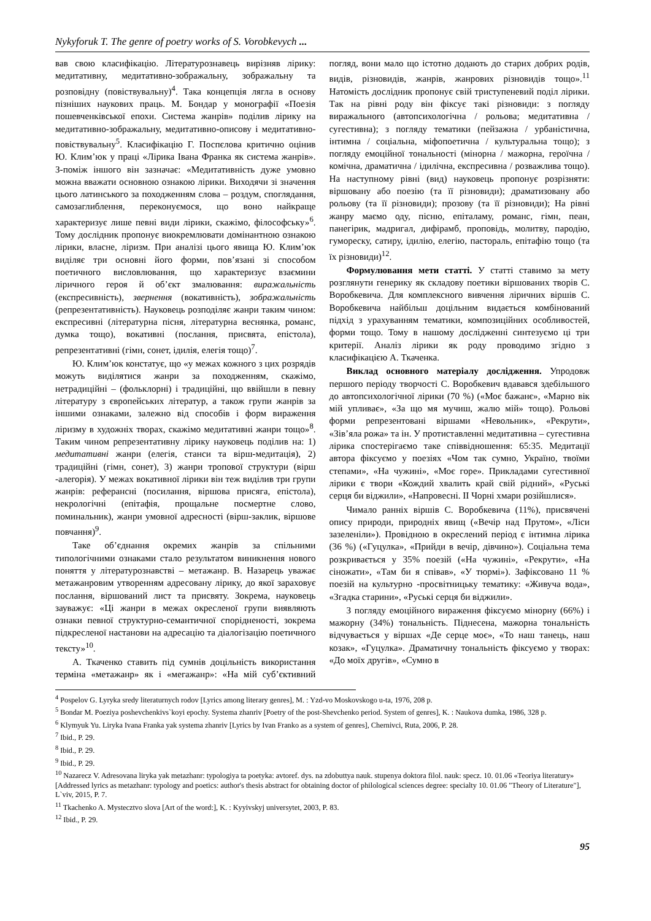Nykyforuk T. The genre of poetry works of S. Vorobkevych ...
вав свою класифікацію. Літературознавець вирізняв лірику: медитативну, медитативно-зображальну, зображальну та розповідну (повіствувальну)<sup>4</sup>. Така концепція лягла в основу пізніших наукових праць. М. Бондар у монографії «Поезія пошевченківської епохи. Система жанрів» поділив лірику на медитативно-зображальну, медитативно-описову і медитативно-повіствувальну<sup>5</sup>. Класифікацію Г. Поспєлова критично оцінив Ю. Клим’юк у праці «Лірика Івана Франка як система жанрів». З-поміж іншого він зазначає: «Медитативність дуже умовно можна вважати основною ознакою лірики. Виходячи зі значення цього латинського за походженням слова – роздум, споглядання, самозаглиблення, переконуємося, що воно найкраще характеризує лише певні види лірики, скажімо, філософську»<sup>6</sup>. Тому дослідник пропонує виокремлювати домінантною ознакою лірики, власне, ліризм. При аналізі цього явища Ю. Клим’юк виділяє три основні його форми, пов’язані зі способом поетичного висловлювання, що характеризує взаємини ліричного героя й об’єкт змалювання: виражальність (експресивність), звернення (вокативність), зображальність (репрезентативність). Науковець розподіляє жанри таким чином: експресивні (літературна пісня, літературна веснянка, романс, думка тощо), вокативні (послання, присвята, епістола), репрезентативні (гімн, сонет, ідилія, елегія тощо)<sup>7</sup>.
Ю. Клим’юк констатує, що «у межах кожного з цих розрядів можуть виділятися жанри за походженням, скажімо, нетрадиційні – (фольклорні) і традиційні, що ввійшли в певну літературу з європейських літератур, а також групи жанрів за іншими ознаками, залежно від способів і форм вираження ліризму в художніх творах, скажімо медитативні жанри тощо»<sup>8</sup>. Таким чином репрезентативну лірику науковець поділив на: 1) медитативні жанри (елегія, станси та вірш-медитація), 2) традиційні (гімн, сонет), 3) жанри тропової структури (вірш -алегорія). У межах вокативної лірики він теж виділив три групи жанрів: реферансні (посилання, віршова присяга, епістола), некрологічні (епітафія, прощальне посмертне слово, поминальник), жанри умовної адресності (вірш-заклик, віршове повчання)<sup>9</sup>.
Таке об’єднання окремих жанрів за спільними типологічними ознаками стало результатом виникнення нового поняття у літературознавстві – метажанр. В. Назарець уважає метажанровим утворенням адресовану лірику, до якої зараховує послання, віршований лист та присвяту. Зокрема, науковець зауважує: «Ці жанри в межах окресленої групи виявляють ознаки певної структурно-семантичної спорідненості, зокрема підкресленої настанови на адресацію та діалогізацію поетичного тексту»<sup>10</sup>.
А. Ткаченко ставить під сумнів доцільність використання терміна «метажанр» як і «мегажанр»: «На мій суб’єктивний погляд, вони мало що істотно додають до старих добрих родів, видів, різновидів, жанрів, жанрових різновидів тощо».<sup>11</sup> Натомість дослідник пропонує свій триступеневий поділ лірики. Так на рівні роду він фіксує такі різновиди: з погляду виражального (автопсихологічна / рольова; медитативна / сугестивна); з погляду тематики (пейзажна / урбаністична, інтимна / соціальна, міфопоетична / культуральна тощо); з погляду емоційної тональності (мінорна / мажорна, героїчна / комічна, драматична / ідилічна, експресивна / розважлива тощо). На наступному рівні (вид) науковець пропонує розрізняти: віршовану або поезію (та її різновиди); драматизовану або рольову (та її різновиди); прозову (та її різновиди); На рівні жанру маємо оду, пісню, епіталаму, романс, гімн, пеан, панегірик, мадригал, дифірамб, проповідь, молитву, пародію, гумореску, сатиру, ідилію, елегію, пастораль, епітафію тощо (та їх різновиди)<sup>12</sup>.
Формулювання мети статті. У статті ставимо за мету розглянути генерику як складову поетики віршованих творів С. Воробкевича. Для комплексного вивчення ліричних віршів С. Воробкевича найбільш доцільним видається комбінований підхід з урахуванням тематики, композиційних особливостей, форми тощо. Тому в нашому дослідженні синтезуємо ці три критерії. Аналіз лірики як роду проводимо згідно з класифікацією А. Ткаченка.
Виклад основного матеріалу дослідження. Упродовж першого періоду творчості С. Воробкевич вдавався здебільшого до автопсихологічної лірики (70 %) («Моє бажанє», «Марно вік мій упливає», «За що мя мучиш, жалю мій» тощо). Рольові форми репрезентовані віршами «Невольник», «Рекрути», «Зів’яла рожа» та ін. У протиставленні медитативна – сугестивна лірика спостерігаємо таке співвідношення: 65:35. Медитації автора фіксуємо у поезіях «Чом так сумно, Україно, твоїми степами», «На чужині», «Моє горе». Прикладами сугестивної лірики є твори «Кождий хвалить край свій рідний», «Руські серця би віджили», «Напровесні. II Чорні хмари розійшлися».
Чимало ранніх віршів С. Воробкевича (11%), присвячені опису природи, природніх явищ («Вечір над Прутом», «Ліси зазеленіли»). Провідною в окреслений період є інтимна лірика (36 %) («Гуцулка», «Прийди в вечір, дівчино»). Соціальна тема розкривається у 35% поезій («На чужині», «Рекрути», «На сіножати», «Там би я співав», «У тюрмі»). Зафіксовано 11 % поезій на культурно -просвітницьку тематику: «Живуча вода», «Згадка старини», «Руські серця би віджили».
З погляду емоційного вираження фіксуємо мінорну (66%) і мажорну (34%) тональність. Піднесена, мажорна тональність відчувається у віршах «Де серце моє», «То наш танець, наш козак», «Гуцулка». Драматичну тональність фіксуємо у творах: «До моїх другів», «Сумно в
<sup>4</sup> Pospelov G. Lyryka sredy literaturnych rodov [Lyrics among literary genres], M. : Yzd-vo Moskovskogo u-ta, 1976, 208 p.
<sup>5</sup> Bondar M. Poeziya poshevchenkivs`koyi epochy. Systema zhanriv [Poetry of the post-Shevchenko period. System of genres], K. : Naukova dumka, 1986, 328 p.
<sup>6</sup> Klymyuk Yu. Liryka Ivana Franka yak systema zhanriv [Lyrics by Ivan Franko as a system of genres], Chernivci, Ruta, 2006, P. 28.
<sup>7</sup> Ibid., P. 29.
<sup>8</sup> Ibid., P. 29.
<sup>9</sup> Ibid., P. 29.
<sup>10</sup> Nazarecz V. Adresovana liryka yak metazhanr: typologiya ta poetyka: avtoref. dys. na zdobuttya nauk. stupenya doktora filol. nauk: specz. 10. 01.06 «Teoriya literatury» [Addressed lyrics as metazhanr: typology and poetics: author's thesis abstract for obtaining doctor of philological sciences degree: specialty 10. 01.06 "Theory of Literature"], L`viv, 2015, P. 7.
<sup>11</sup> Tkachenko A. Mystecztvo slova [Art of the word:], K. : Kyyivskyj universytet, 2003, P. 83.
<sup>12</sup> Ibid., P. 29.
95